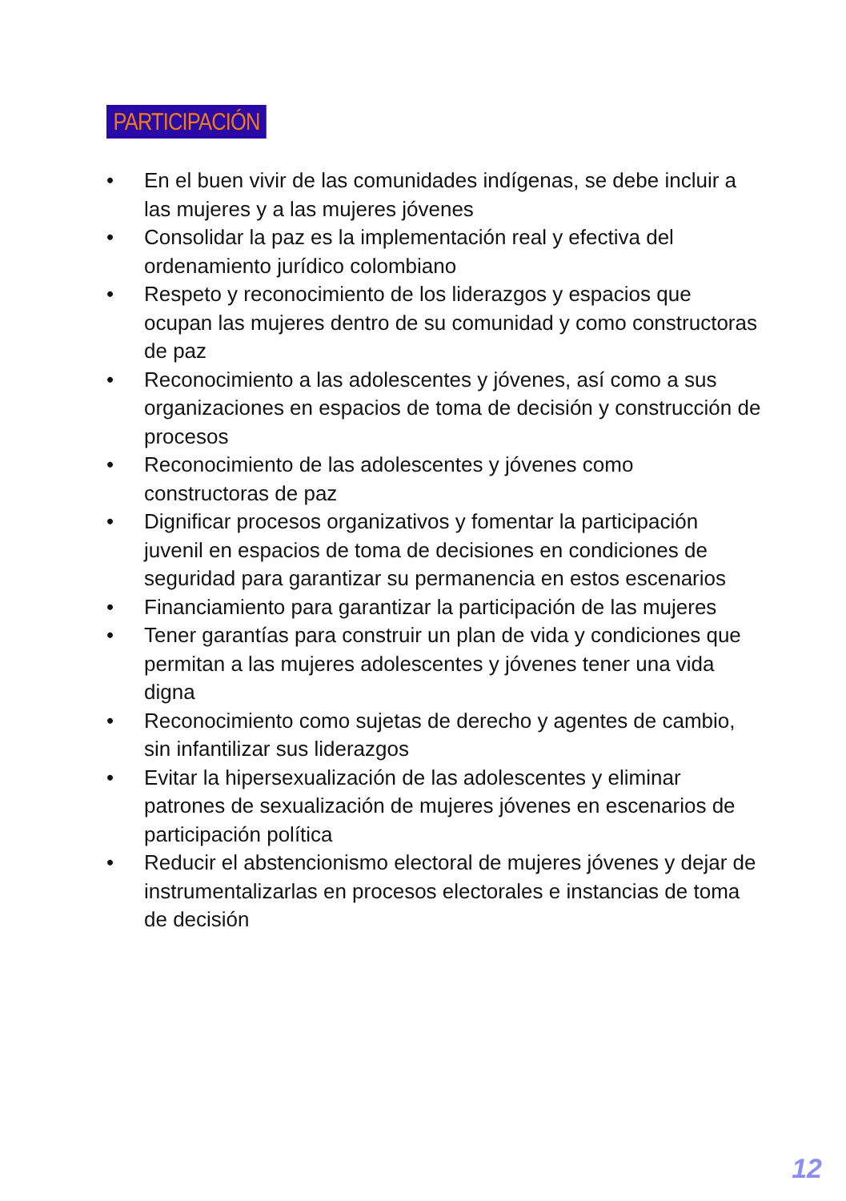PARTICIPACIÓN
• En el buen vivir de las comunidades indígenas, se debe incluir a las mujeres y a las mujeres jóvenes
• Consolidar la paz es la implementación real y efectiva del ordenamiento jurídico colombiano
• Respeto y reconocimiento de los liderazgos y espacios que ocupan las mujeres dentro de su comunidad y como constructoras de paz
• Reconocimiento a las adolescentes y jóvenes, así como a sus organizaciones en espacios de toma de decisión y construcción de procesos
• Reconocimiento de las adolescentes y jóvenes como constructoras de paz
• Dignificar procesos organizativos y fomentar la participación juvenil en espacios de toma de decisiones en condiciones de seguridad para garantizar su permanencia en estos escenarios
• Financiamiento para garantizar la participación de las mujeres
• Tener garantías para construir un plan de vida y condiciones que permitan a las mujeres adolescentes y jóvenes tener una vida digna
• Reconocimiento como sujetas de derecho y agentes de cambio, sin infantilizar sus liderazgos
• Evitar la hipersexualización de las adolescentes y eliminar patrones de sexualización de mujeres jóvenes en escenarios de participación política
• Reducir el abstencionismo electoral de mujeres jóvenes y dejar de instrumentalizarlas en procesos electorales e instancias de toma de decisión
12